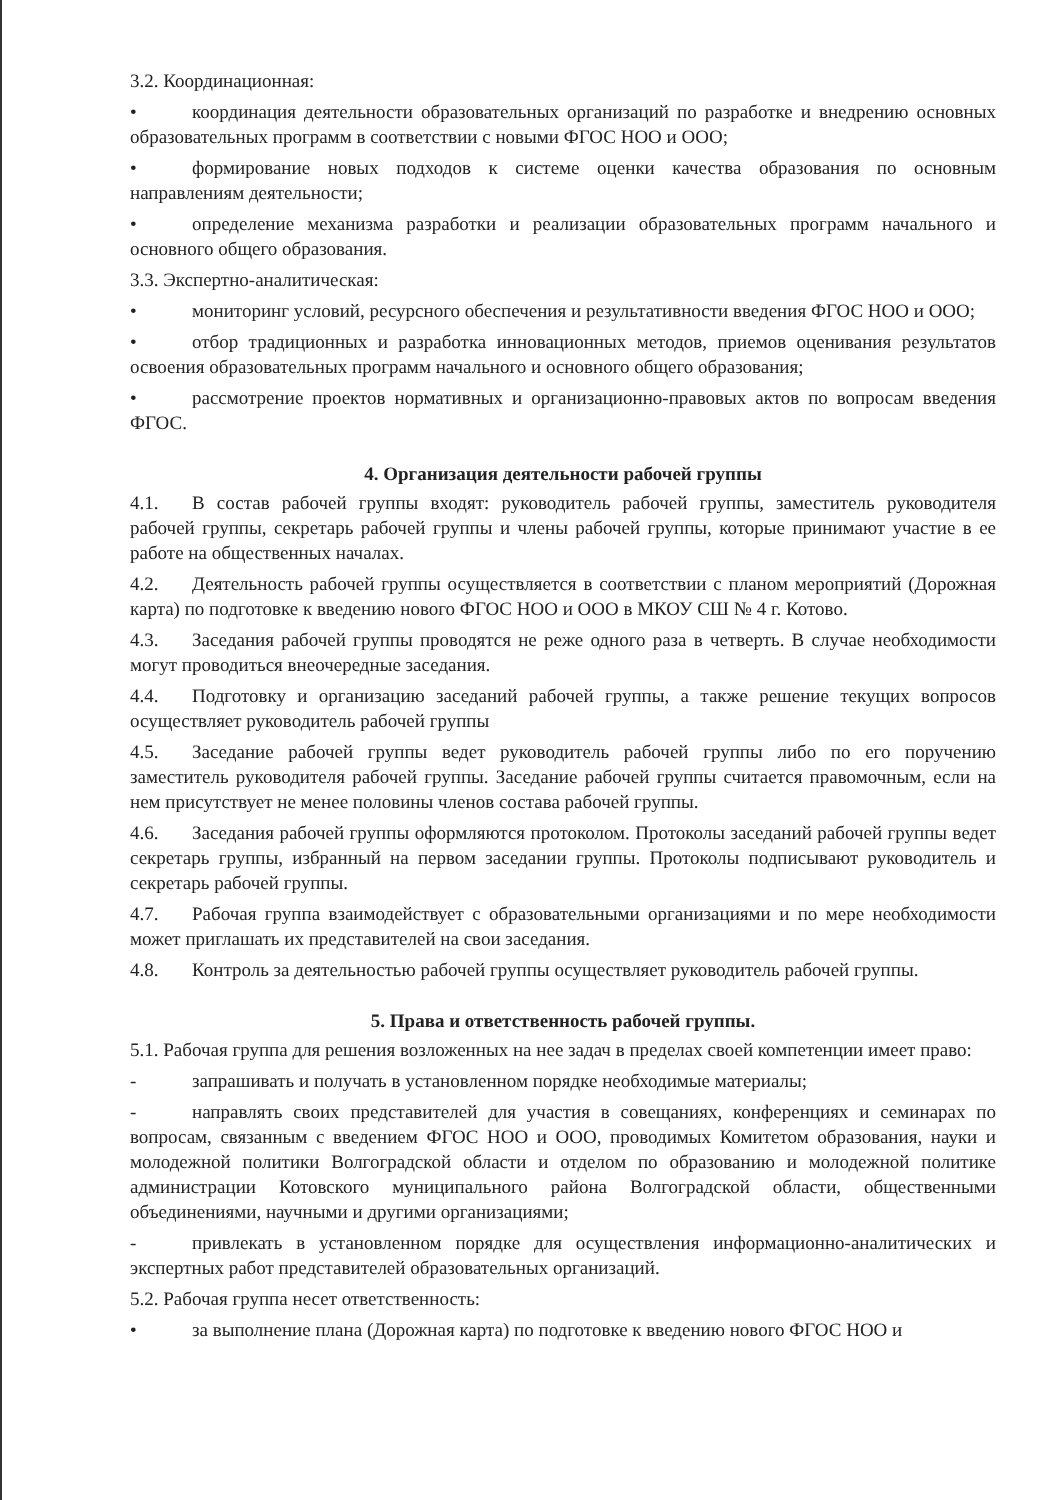3.2. Координационная:
• координация деятельности образовательных организаций по разработке и внедрению основных образовательных программ в соответствии с новыми ФГОС НОО и ООО;
• формирование новых подходов к системе оценки качества образования по основным направлениям деятельности;
• определение механизма разработки и реализации образовательных программ начального и основного общего образования.
3.3. Экспертно-аналитическая:
• мониторинг условий, ресурсного обеспечения и результативности введения ФГОС НОО и ООО;
• отбор традиционных и разработка инновационных методов, приемов оценивания результатов освоения образовательных программ начального и основного общего образования;
• рассмотрение проектов нормативных и организационно-правовых актов по вопросам введения ФГОС.
4. Организация деятельности рабочей группы
4.1. В состав рабочей группы входят: руководитель рабочей группы, заместитель руководителя рабочей группы, секретарь рабочей группы и члены рабочей группы, которые принимают участие в ее работе на общественных началах.
4.2. Деятельность рабочей группы осуществляется в соответствии с планом мероприятий (Дорожная карта) по подготовке к введению нового ФГОС НОО и ООО в МКОУ СШ № 4 г. Котово.
4.3. Заседания рабочей группы проводятся не реже одного раза в четверть. В случае необходимости могут проводиться внеочередные заседания.
4.4. Подготовку и организацию заседаний рабочей группы, а также решение текущих вопросов осуществляет руководитель рабочей группы
4.5. Заседание рабочей группы ведет руководитель рабочей группы либо по его поручению заместитель руководителя рабочей группы. Заседание рабочей группы считается правомочным, если на нем присутствует не менее половины членов состава рабочей группы.
4.6. Заседания рабочей группы оформляются протоколом. Протоколы заседаний рабочей группы ведет секретарь группы, избранный на первом заседании группы. Протоколы подписывают руководитель и секретарь рабочей группы.
4.7. Рабочая группа взаимодействует с образовательными организациями и по мере необходимости может приглашать их представителей на свои заседания.
4.8. Контроль за деятельностью рабочей группы осуществляет руководитель рабочей группы.
5. Права и ответственность рабочей группы.
5.1. Рабочая группа для решения возложенных на нее задач в пределах своей компетенции имеет право:
- запрашивать и получать в установленном порядке необходимые материалы;
- направлять своих представителей для участия в совещаниях, конференциях и семинарах по вопросам, связанным с введением ФГОС НОО и ООО, проводимых Комитетом образования, науки и молодежной политики Волгоградской области и отделом по образованию и молодежной политике администрации Котовского муниципального района Волгоградской области, общественными объединениями, научными и другими организациями;
- привлекать в установленном порядке для осуществления информационно-аналитических и экспертных работ представителей образовательных организаций.
5.2. Рабочая группа несет ответственность:
• за выполнение плана (Дорожная карта) по подготовке к введению нового ФГОС НОО и